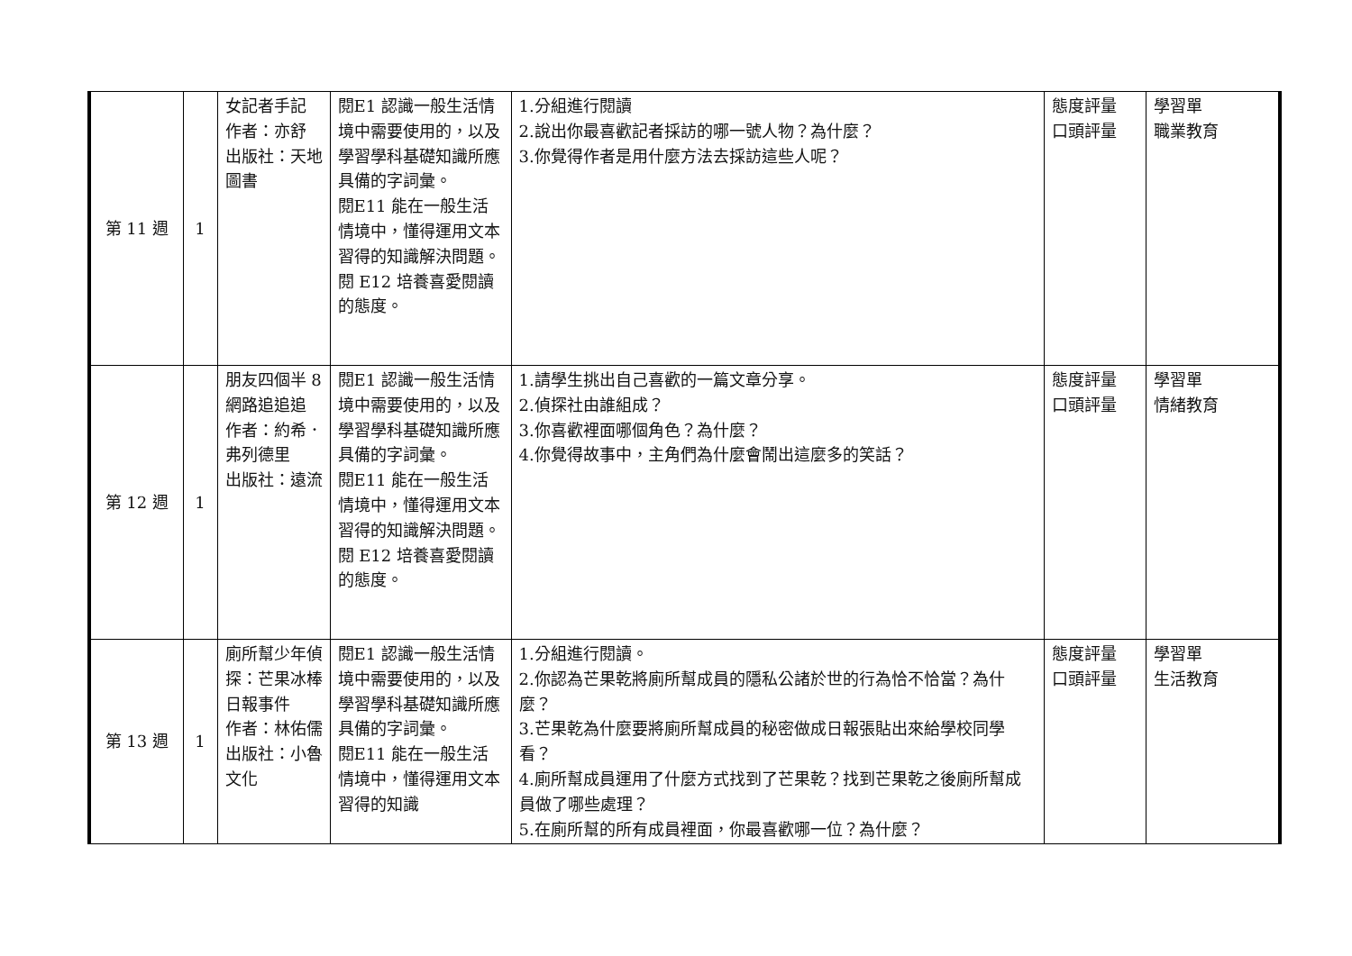| 第 11 週 | 1 | 女記者手記 作者：亦舒 出版社：天地圖書 | 閱E1 認識一般生活情境中需要使用的，以及學習學科基礎知識所應具備的字詞彙。 閱E11 能在一般生活情境中，懂得運用文本習得的知識解決問題。 閱 E12 培養喜愛閱讀的態度。 | 1.分組進行閱讀 2.說出你最喜歡記者採訪的哪一號人物？為什麼？ 3.你覺得作者是用什麼方法去採訪這些人呢？ | 態度評量 口頭評量 | 學習單 職業教育 |
| 第 12 週 | 1 | 朋友四個半 8網路追追追 作者：約希．弗列德里 出版社：遠流 | 閱E1 認識一般生活情境中需要使用的，以及學習學科基礎知識所應具備的字詞彙。 閱E11 能在一般生活情境中，懂得運用文本習得的知識解決問題。 閱 E12 培養喜愛閱讀的態度。 | 1.請學生挑出自己喜歡的一篇文章分享。 2.偵探社由誰組成？ 3.你喜歡裡面哪個角色？為什麼？ 4.你覺得故事中，主角們為什麼會鬧出這麼多的笑話？ | 態度評量 口頭評量 | 學習單 情緒教育 |
| 第 13 週 | 1 | 廁所幫少年偵探：芒果冰棒日報事件 作者：林佑儒 出版社：小魯文化 | 閱E1 認識一般生活情境中需要使用的，以及學習學科基礎知識所應具備的字詞彙。 閱E11 能在一般生活情境中，懂得運用文本習得的知識 | 1.分組進行閱讀。 2.你認為芒果乾將廁所幫成員的隱私公諸於世的行為恰不恰當？為什麼？ 3.芒果乾為什麼要將廁所幫成員的秘密做成日報張貼出來給學校同學看？ 4.廁所幫成員運用了什麼方式找到了芒果乾？找到芒果乾之後廁所幫成員做了哪些處理？ 5.在廁所幫的所有成員裡面，你最喜歡哪一位？為什麼？ | 態度評量 口頭評量 | 學習單 生活教育 |